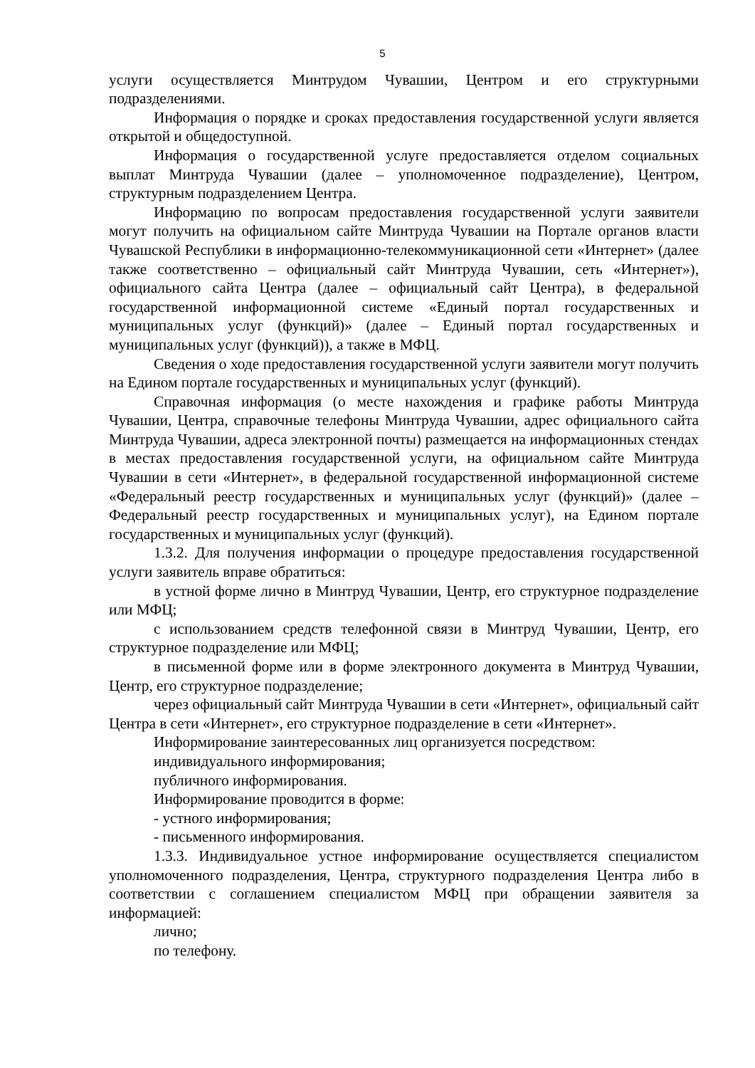5
услуги осуществляется Минтрудом Чувашии, Центром и его структурными подразделениями.
Информация о порядке и сроках предоставления государственной услуги является открытой и общедоступной.
Информация о государственной услуге предоставляется отделом социальных выплат Минтруда Чувашии (далее – уполномоченное подразделение), Центром, структурным подразделением Центра.
Информацию по вопросам предоставления государственной услуги заявители могут получить на официальном сайте Минтруда Чувашии на Портале органов власти Чувашской Республики в информационно-телекоммуникационной сети «Интернет» (далее также соответственно – официальный сайт Минтруда Чувашии, сеть «Интернет»), официального сайта Центра (далее – официальный сайт Центра), в федеральной государственной информационной системе «Единый портал государственных и муниципальных услуг (функций)» (далее – Единый портал государственных и муниципальных услуг (функций)), а также в МФЦ.
Сведения о ходе предоставления государственной услуги заявители могут получить на Едином портале государственных и муниципальных услуг (функций).
Справочная информация (о месте нахождения и графике работы Минтруда Чувашии, Центра, справочные телефоны Минтруда Чувашии, адрес официального сайта Минтруда Чувашии, адреса электронной почты) размещается на информационных стендах в местах предоставления государственной услуги, на официальном сайте Минтруда Чувашии в сети «Интернет», в федеральной государственной информационной системе «Федеральный реестр государственных и муниципальных услуг (функций)» (далее – Федеральный реестр государственных и муниципальных услуг), на Едином портале государственных и муниципальных услуг (функций).
1.3.2. Для получения информации о процедуре предоставления государственной услуги заявитель вправе обратиться:
в устной форме лично в Минтруд Чувашии, Центр, его структурное подразделение или МФЦ;
с использованием средств телефонной связи в Минтруд Чувашии, Центр, его структурное подразделение или МФЦ;
в письменной форме или в форме электронного документа в Минтруд Чувашии, Центр, его структурное подразделение;
через официальный сайт Минтруда Чувашии в сети «Интернет», официальный сайт Центра в сети «Интернет», его структурное подразделение в сети «Интернет».
Информирование заинтересованных лиц организуется посредством:
индивидуального информирования;
публичного информирования.
Информирование проводится в форме:
- устного информирования;
- письменного информирования.
1.3.3. Индивидуальное устное информирование осуществляется специалистом уполномоченного подразделения, Центра, структурного подразделения Центра либо в соответствии с соглашением специалистом МФЦ при обращении заявителя за информацией:
лично;
по телефону.